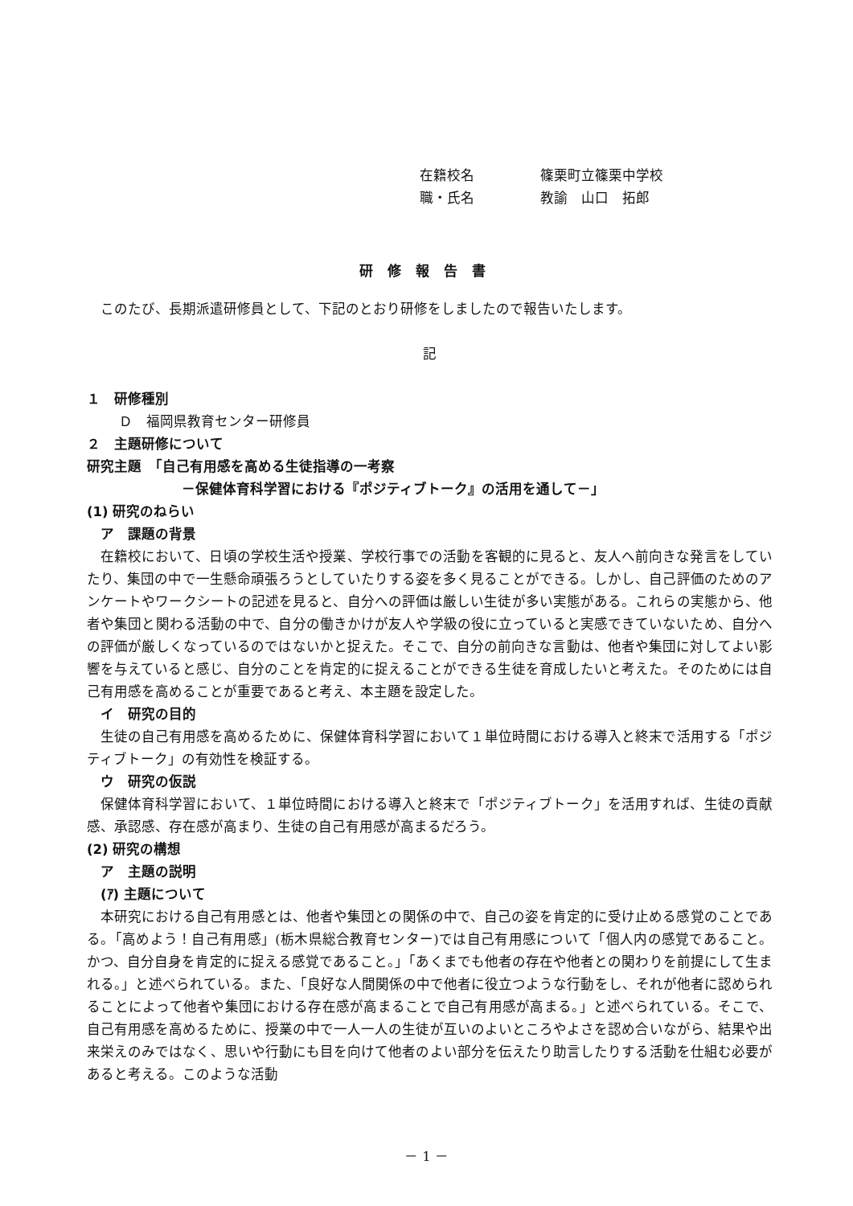在籍校名 篠栗町立篠栗中学校
職・氏名 教諭　山口　拓郎
研修報告書
このたび、長期派遣研修員として、下記のとおり研修をしましたので報告いたします。
記
１　研修種別
Ｄ　福岡県教育センター研修員
２　主題研修について
研究主題　「自己有用感を高める生徒指導の一考察
－保健体育科学習における『ポジティブトーク』の活用を通して－」
(1) 研究のねらい
　ア　課題の背景
在籍校において、日頃の学校生活や授業、学校行事での活動を客観的に見ると、友人へ前向きな発言をしていたり、集団の中で一生懸命頑張ろうとしていたりする姿を多く見ることができる。しかし、自己評価のためのアンケートやワークシートの記述を見ると、自分への評価は厳しい生徒が多い実態がある。これらの実態から、他者や集団と関わる活動の中で、自分の働きかけが友人や学級の役に立っていると実感できていないため、自分への評価が厳しくなっているのではないかと捉えた。そこで、自分の前向きな言動は、他者や集団に対してよい影響を与えていると感じ、自分のことを肯定的に捉えることができる生徒を育成したいと考えた。そのためには自己有用感を高めることが重要であると考え、本主題を設定した。
　イ　研究の目的
生徒の自己有用感を高めるために、保健体育科学習において１単位時間における導入と終末で活用する「ポジティブトーク」の有効性を検証する。
　ウ　研究の仮説
保健体育科学習において、１単位時間における導入と終末で「ポジティブトーク」を活用すれば、生徒の貢献感、承認感、存在感が高まり、生徒の自己有用感が高まるだろう。
(2) 研究の構想
　ア　主題の説明
　(ｱ) 主題について
本研究における自己有用感とは、他者や集団との関係の中で、自己の姿を肯定的に受け止める感覚のことである。「高めよう！自己有用感」(栃木県総合教育センター)では自己有用感について「個人内の感覚であること。かつ、自分自身を肯定的に捉える感覚であること。」「あくまでも他者の存在や他者との関わりを前提にして生まれる。」と述べられている。また、「良好な人間関係の中で他者に役立つような行動をし、それが他者に認められることによって他者や集団における存在感が高まることで自己有用感が高まる。」と述べられている。そこで、自己有用感を高めるために、授業の中で一人一人の生徒が互いのよいところやよさを認め合いながら、結果や出来栄えのみではなく、思いや行動にも目を向けて他者のよい部分を伝えたり助言したりする活動を仕組む必要があると考える。このような活動
－ 1 －